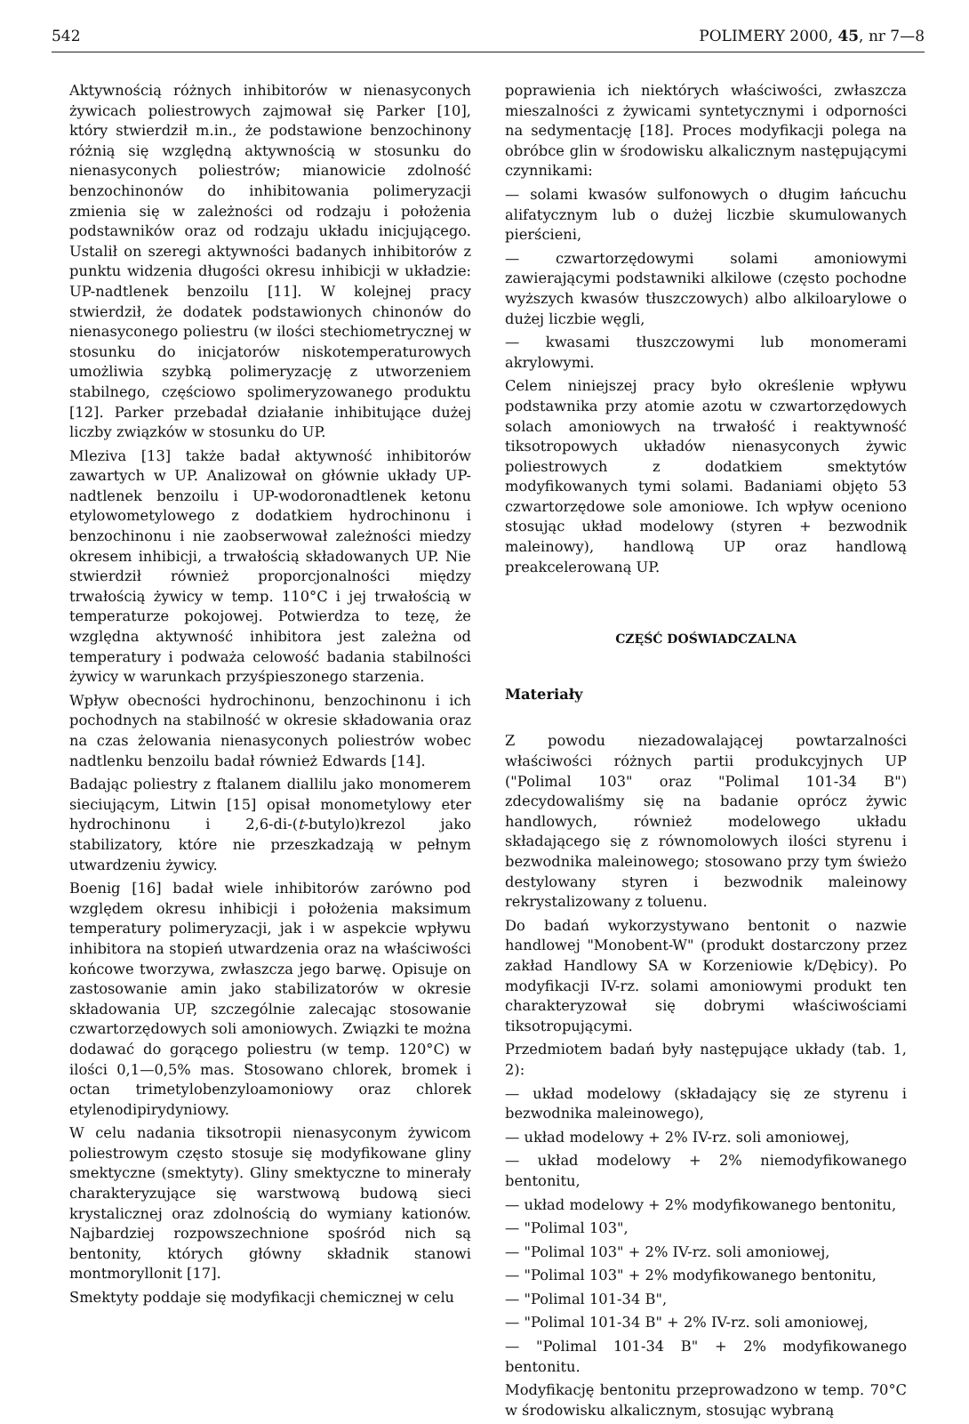542 POLIMERY 2000, 45, nr 7—8
Aktywnością różnych inhibitorów w nienasyconych żywicach poliestrowych zajmował się Parker [10], który stwierdził m.in., że podstawione benzochinony różnią się względną aktywnością w stosunku do nienasyconych poliestrów; mianowicie zdolność benzochinonów do inhibitowania polimeryzacji zmienia się w zależności od rodzaju i położenia podstawników oraz od rodzaju układu inicjującego. Ustalił on szeregi aktywności badanych inhibitorów z punktu widzenia długości okresu inhibicji w układzie: UP-nadtlenek benzoilu [11]. W kolejnej pracy stwierdził, że dodatek podstawionych chinonów do nienasyconego poliestru (w ilości stechiometrycznej w stosunku do inicjatorów niskotemperaturowych umożliwia szybką polimeryzację z utworzeniem stabilnego, częściowo spolimeryzowanego produktu [12]. Parker przebadał działanie inhibitujące dużej liczby związków w stosunku do UP.
Mleziva [13] także badał aktywność inhibitorów zawartych w UP. Analizował on głównie układy UP-nadtlenek benzoilu i UP-wodoronadtlenek ketonu etylowometylowego z dodatkiem hydrochinonu i benzochinonu i nie zaobserwował zależności miedzy okresem inhibicji, a trwałością składowanych UP. Nie stwierdził również proporcjonalności między trwałością żywicy w temp. 110°C i jej trwałością w temperaturze pokojowej. Potwierdza to tezę, że względna aktywność inhibitora jest zależna od temperatury i podważa celowość badania stabilności żywicy w warunkach przyśpieszonego starzenia.
Wpływ obecności hydrochinonu, benzochinonu i ich pochodnych na stabilność w okresie składowania oraz na czas żelowania nienasyconych poliestrów wobec nadtlenku benzoilu badał również Edwards [14].
Badając poliestry z ftalanem diallilu jako monomerem sieciującym, Litwin [15] opisał monometylowy eter hydrochinonu i 2,6-di-(t-butylo)krezol jako stabilizatory, które nie przeszkadzają w pełnym utwardzeniu żywicy.
Boenig [16] badał wiele inhibitorów zarówno pod względem okresu inhibicji i położenia maksimum temperatury polimeryzacji, jak i w aspekcie wpływu inhibitora na stopień utwardzenia oraz na właściwości końcowe tworzywa, zwłaszcza jego barwę. Opisuje on zastosowanie amin jako stabilizatorów w okresie składowania UP, szczególnie zalecając stosowanie czwartorzędowych soli amoniowych. Związki te można dodawać do gorącego poliestru (w temp. 120°C) w ilości 0,1—0,5% mas. Stosowano chlorek, bromek i octan trimetylobenzyloamoniowy oraz chlorek etylenodipirydyniowy.
W celu nadania tiksotropii nienasyconym żywicom poliestrowym często stosuje się modyfikowane gliny smektyczne (smektyty). Gliny smektyczne to minerały charakteryzujące się warstwową budową sieci krystalicznej oraz zdolnością do wymiany kationów. Najbardziej rozpowszechnione spośród nich są bentonity, których główny składnik stanowi montmoryllonit [17].
Smektyty poddaje się modyfikacji chemicznej w celu
poprawienia ich niektórych właściwości, zwłaszcza mieszalności z żywicami syntetycznymi i odporności na sedymentację [18]. Proces modyfikacji polega na obróbce glin w środowisku alkalicznym następującymi czynnikami:
— solami kwasów sulfonowych o długim łańcuchu alifatycznym lub o dużej liczbie skumulowanych pierścieni,
— czwartorzędowymi solami amoniowymi zawierającymi podstawniki alkilowe (często pochodne wyższych kwasów tłuszczowych) albo alkiloarylowe o dużej liczbie węgli,
— kwasami tłuszczowymi lub monomerami akrylowymi.
Celem niniejszej pracy było określenie wpływu podstawnika przy atomie azotu w czwartorzędowych solach amoniowych na trwałość i reaktywność tiksotropowych układów nienasyconych żywic poliestrowych z dodatkiem smektytów modyfikowanych tymi solami. Badaniami objęto 53 czwartorzędowe sole amoniowe. Ich wpływ oceniono stosując układ modelowy (styren + bezwodnik maleinowy), handlową UP oraz handlową preakcelerowaną UP.
CZĘŚĆ DOŚWIADCZALNA
Materiały
Z powodu niezadowalającej powtarzalności właściwości różnych partii produkcyjnych UP ("Polimal 103" oraz "Polimal 101-34 B") zdecydowaliśmy się na badanie oprócz żywic handlowych, również modelowego układu składającego się z równomolowych ilości styrenu i bezwodnika maleinowego; stosowano przy tym świeżo destylowany styren i bezwodnik maleinowy rekrystalizowany z toluenu.
Do badań wykorzystywano bentonit o nazwie handlowej "Monobent-W" (produkt dostarczony przez zakład Handlowy SA w Korzeniowie k/Dębicy). Po modyfikacji IV-rz. solami amoniowymi produkt ten charakteryzował się dobrymi właściwościami tiksotropującymi.
Przedmiotem badań były następujące układy (tab. 1, 2):
— układ modelowy (składający się ze styrenu i bezwodnika maleinowego),
— układ modelowy + 2% IV-rz. soli amoniowej,
— układ modelowy + 2% niemodyfikowanego bentonitu,
— układ modelowy + 2% modyfikowanego bentonitu,
— "Polimal 103",
— "Polimal 103" + 2% IV-rz. soli amoniowej,
— "Polimal 103" + 2% modyfikowanego bentonitu,
— "Polimal 101-34 B",
— "Polimal 101-34 B" + 2% IV-rz. soli amoniowej,
— "Polimal 101-34 B" + 2% modyfikowanego bentonitu.
Modyfikację bentonitu przeprowadzono w temp. 70°C w środowisku alkalicznym, stosując wybraną